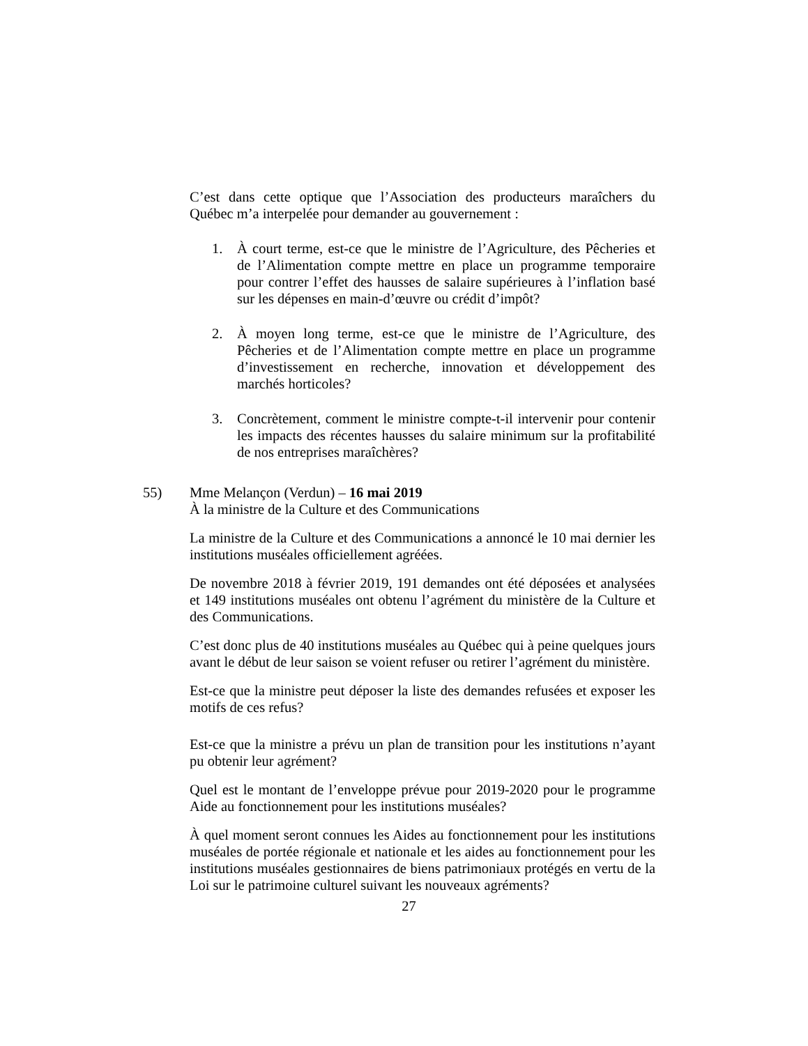C’est dans cette optique que l’Association des producteurs maraîchers du Québec m’a interpelée pour demander au gouvernement :
1. À court terme, est-ce que le ministre de l’Agriculture, des Pêcheries et de l’Alimentation compte mettre en place un programme temporaire pour contrer l’effet des hausses de salaire supérieures à l’inflation basé sur les dépenses en main-d’œuvre ou crédit d’impôt?
2. À moyen long terme, est-ce que le ministre de l’Agriculture, des Pêcheries et de l’Alimentation compte mettre en place un programme d’investissement en recherche, innovation et développement des marchés horticoles?
3. Concrètement, comment le ministre compte-t-il intervenir pour contenir les impacts des récentes hausses du salaire minimum sur la profitabilité de nos entreprises maraîchères?
55) Mme Melançon (Verdun) – 16 mai 2019
À la ministre de la Culture et des Communications
La ministre de la Culture et des Communications a annoncé le 10 mai dernier les institutions muséales officiellement agréées.
De novembre 2018 à février 2019, 191 demandes ont été déposées et analysées et 149 institutions muséales ont obtenu l’agrément du ministère de la Culture et des Communications.
C’est donc plus de 40 institutions muséales au Québec qui à peine quelques jours avant le début de leur saison se voient refuser ou retirer l’agrément du ministère.
Est-ce que la ministre peut déposer la liste des demandes refusées et exposer les motifs de ces refus?
Est-ce que la ministre a prévu un plan de transition pour les institutions n’ayant pu obtenir leur agrément?
Quel est le montant de l’enveloppe prévue pour 2019-2020 pour le programme Aide au fonctionnement pour les institutions muséales?
À quel moment seront connues les Aides au fonctionnement pour les institutions muséales de portée régionale et nationale et les aides au fonctionnement pour les institutions muséales gestionnaires de biens patrimoniaux protégés en vertu de la Loi sur le patrimoine culturel suivant les nouveaux agréments?
27